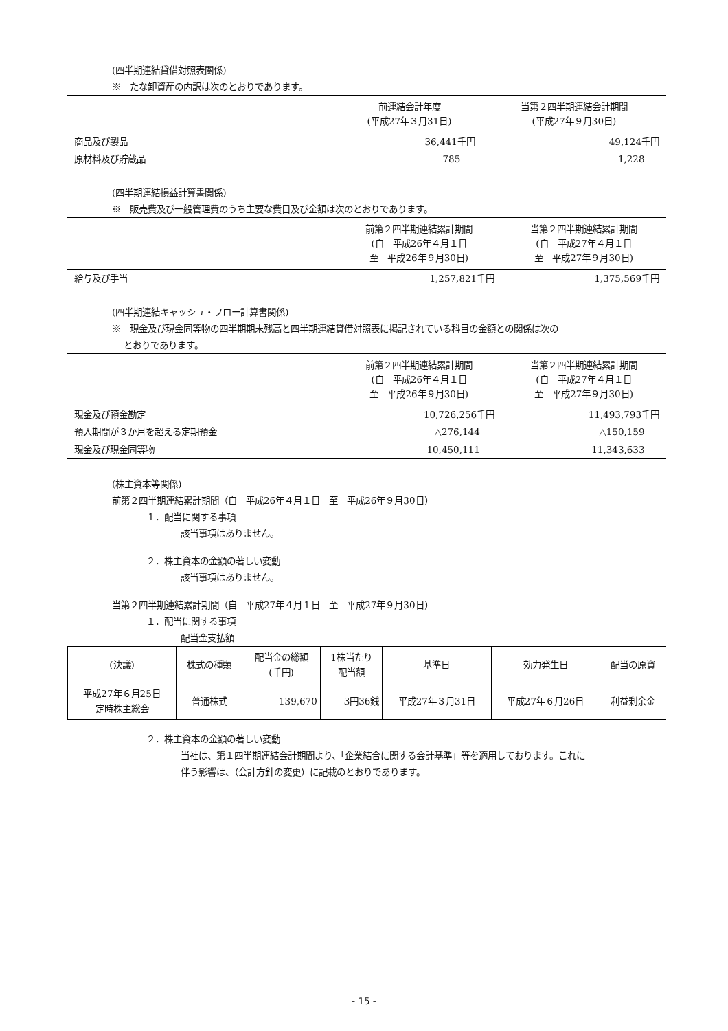(四半期連結貸借対照表関係)
※　たな卸資産の内訳は次のとおりであります。
| | 前連結会計年度 (平成27年３月31日) | 当第２四半期連結会計期間 (平成27年９月30日) |
| 商品及び製品 | 36,441千円 | 49,124千円 |
| 原材料及び貯蔵品 | 785 | 1,228 |
(四半期連結損益計算書関係)
※　販売費及び一般管理費のうち主要な費目及び金額は次のとおりであります。
| | 前第２四半期連結累計期間 (自 平成26年４月１日 至 平成26年９月30日) | 当第２四半期連結累計期間 (自 平成27年４月１日 至 平成27年９月30日) |
| 給与及び手当 | 1,257,821千円 | 1,375,569千円 |
(四半期連結キャッシュ・フロー計算書関係)
※　現金及び現金同等物の四半期期末残高と四半期連結貸借対照表に掲記されている科目の金額との関係は次の
とおりであります。
| | 前第２四半期連結累計期間 (自 平成26年４月１日 至 平成26年９月30日) | 当第２四半期連結累計期間 (自 平成27年４月１日 至 平成27年９月30日) |
| 現金及び預金勘定 | 10,726,256千円 | 11,493,793千円 |
| 預入期間が３か月を超える定期預金 | △276,144 | △150,159 |
| 現金及び現金同等物 | 10,450,111 | 11,343,633 |
(株主資本等関係)
前第２四半期連結累計期間（自　平成26年４月１日　至　平成26年９月30日）
１．配当に関する事項
該当事項はありません。
２．株主資本の金額の著しい変動
該当事項はありません。
当第２四半期連結累計期間（自　平成27年４月１日　至　平成27年９月30日）
１．配当に関する事項
配当金支払額
| (決議) | 株式の種類 | 配当金の総額 (千円) | 1株当たり 配当額 | 基準日 | 効力発生日 | 配当の原資 |
| --- | --- | --- | --- | --- | --- | --- |
| 平成27年６月25日 定時株主総会 | 普通株式 | 139,670 | 3円36銭 | 平成27年３月31日 | 平成27年６月26日 | 利益剰余金 |
２．株主資本の金額の著しい変動
当社は、第１四半期連結会計期間より、「企業結合に関する会計基準」等を適用しております。これに
伴う影響は、（会計方針の変更）に記載のとおりであります。
- 15 -